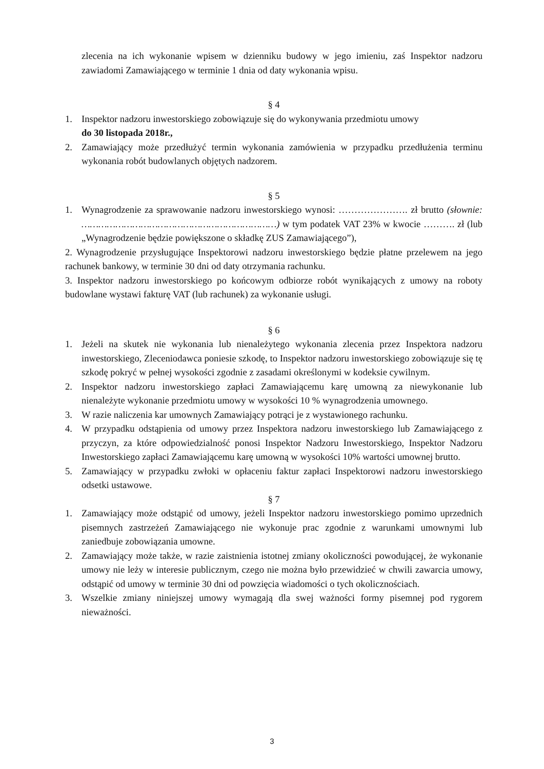zlecenia na ich wykonanie wpisem w dzienniku budowy w jego imieniu, zaś Inspektor nadzoru zawiadomi Zamawiającego w terminie 1 dnia od daty wykonania wpisu.
§ 4
1. Inspektor nadzoru inwestorskiego zobowiązuje się do wykonywania przedmiotu umowy
do 30 listopada 2018r.,
2. Zamawiający może przedłużyć termin wykonania zamówienia w przypadku przedłużenia terminu wykonania robót budowlanych objętych nadzorem.
§ 5
1. Wynagrodzenie za sprawowanie nadzoru inwestorskiego wynosi: …………………. zł brutto (słownie: ……………………………………………………………) w tym podatek VAT 23% w kwocie ………. zł (lub „Wynagrodzenie będzie powiększone o składkę ZUS Zamawiającego”),
2. Wynagrodzenie przysługujące Inspektorowi nadzoru inwestorskiego będzie płatne przelewem na jego rachunek bankowy, w terminie 30 dni od daty otrzymania rachunku.
3. Inspektor nadzoru inwestorskiego po końcowym odbiorze robót wynikających z umowy na roboty budowlane wystawi fakturę VAT (lub rachunek) za wykonanie usługi.
§ 6
1. Jeżeli na skutek nie wykonania lub nienależytego wykonania zlecenia przez Inspektora nadzoru inwestorskiego, Zleceniodawca poniesie szkodę, to Inspektor nadzoru inwestorskiego zobowiązuje się tę szkodę pokryć w pełnej wysokości zgodnie z zasadami określonymi w kodeksie cywilnym.
2. Inspektor nadzoru inwestorskiego zapłaci Zamawiającemu karę umowną za niewykonanie lub nienależyte wykonanie przedmiotu umowy w wysokości 10 % wynagrodzenia umownego.
3. W razie naliczenia kar umownych Zamawiający potrąci je z wystawionego rachunku.
4. W przypadku odstąpienia od umowy przez Inspektora nadzoru inwestorskiego lub Zamawiającego z przyczyn, za które odpowiedzialność ponosi Inspektor Nadzoru Inwestorskiego, Inspektor Nadzoru Inwestorskiego zapłaci Zamawiającemu karę umowną w wysokości 10% wartości umownej brutto.
5. Zamawiający w przypadku zwłoki w opłaceniu faktur zapłaci Inspektorowi nadzoru inwestorskiego odsetki ustawowe.
§ 7
1. Zamawiający może odstąpić od umowy, jeżeli Inspektor nadzoru inwestorskiego pomimo uprzednich pisemnych zastrzeżeń Zamawiającego nie wykonuje prac zgodnie z warunkami umownymi lub zaniedbuje zobowiązania umowne.
2. Zamawiający może także, w razie zaistnienia istotnej zmiany okoliczności powodującej, że wykonanie umowy nie leży w interesie publicznym, czego nie można było przewidzieć w chwili zawarcia umowy, odstąpić od umowy w terminie 30 dni od powzięcia wiadomości o tych okolicznościach.
3. Wszelkie zmiany niniejszej umowy wymagają dla swej ważności formy pisemnej pod rygorem nieważności.
3